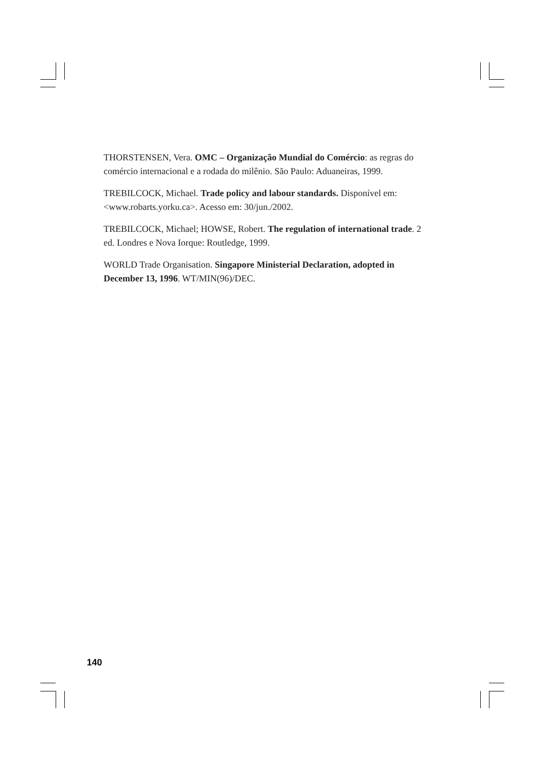THORSTENSEN, Vera. OMC – Organização Mundial do Comércio: as regras do comércio internacional e a rodada do milênio. São Paulo: Aduaneiras, 1999.
TREBILCOCK, Michael. Trade policy and labour standards. Disponível em: <www.robarts.yorku.ca>. Acesso em: 30/jun./2002.
TREBILCOCK, Michael; HOWSE, Robert. The regulation of international trade. 2 ed. Londres e Nova Iorque: Routledge, 1999.
WORLD Trade Organisation. Singapore Ministerial Declaration, adopted in December 13, 1996. WT/MIN(96)/DEC.
140